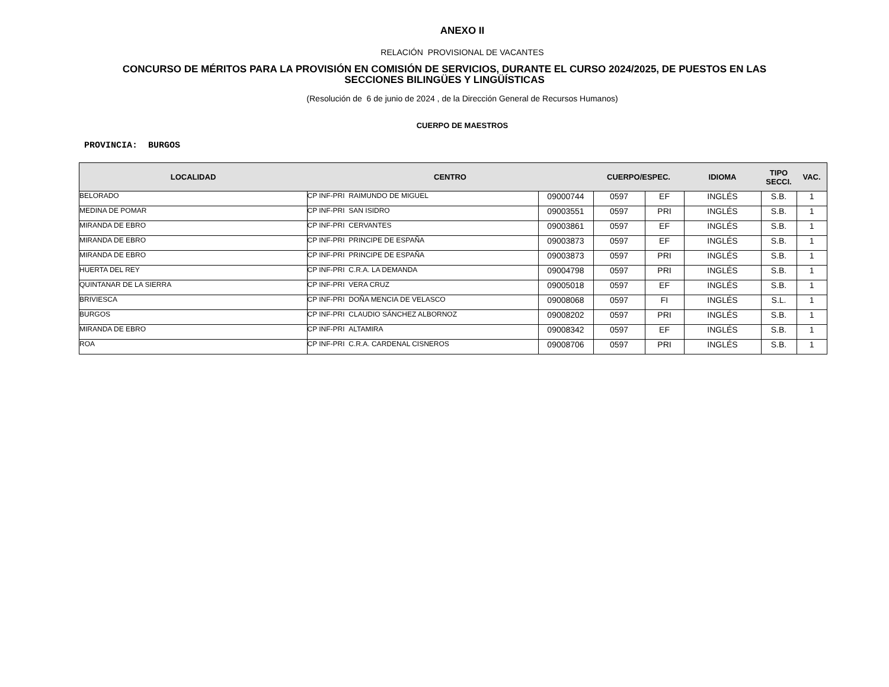ANEXO II
RELACIÓN PROVISIONAL DE VACANTES
CONCURSO DE MÉRITOS PARA LA PROVISIÓN EN COMISIÓN DE SERVICIOS, DURANTE EL CURSO 2024/2025, DE PUESTOS EN LAS
SECCIONES BILINGÜES Y LINGÜÍSTICAS
(Resolución de 6 de junio de 2024 , de la Dirección General de Recursos Humanos)
CUERPO DE MAESTROS
PROVINCIA: BURGOS
| LOCALIDAD | CENTRO | | CUERPO/ESPEC. | | IDIOMA | TIPO SECCI. | VAC. |
| --- | --- | --- | --- | --- | --- | --- | --- |
| BELORADO | CP INF-PRI RAIMUNDO DE MIGUEL | 09000744 | 0597 | EF | INGLÉS | S.B. | 1 |
| MEDINA DE POMAR | CP INF-PRI SAN ISIDRO | 09003551 | 0597 | PRI | INGLÉS | S.B. | 1 |
| MIRANDA DE EBRO | CP INF-PRI CERVANTES | 09003861 | 0597 | EF | INGLÉS | S.B. | 1 |
| MIRANDA DE EBRO | CP INF-PRI PRINCIPE DE ESPAÑA | 09003873 | 0597 | EF | INGLÉS | S.B. | 1 |
| MIRANDA DE EBRO | CP INF-PRI PRINCIPE DE ESPAÑA | 09003873 | 0597 | PRI | INGLÉS | S.B. | 1 |
| HUERTA DEL REY | CP INF-PRI C.R.A. LA DEMANDA | 09004798 | 0597 | PRI | INGLÉS | S.B. | 1 |
| QUINTANAR DE LA SIERRA | CP INF-PRI VERA CRUZ | 09005018 | 0597 | EF | INGLÉS | S.B. | 1 |
| BRIVIESCA | CP INF-PRI DOÑA MENCIA DE VELASCO | 09008068 | 0597 | FI | INGLÉS | S.L. | 1 |
| BURGOS | CP INF-PRI CLAUDIO SÁNCHEZ ALBORNOZ | 09008202 | 0597 | PRI | INGLÉS | S.B. | 1 |
| MIRANDA DE EBRO | CP INF-PRI ALTAMIRA | 09008342 | 0597 | EF | INGLÉS | S.B. | 1 |
| ROA | CP INF-PRI C.R.A. CARDENAL CISNEROS | 09008706 | 0597 | PRI | INGLÉS | S.B. | 1 |